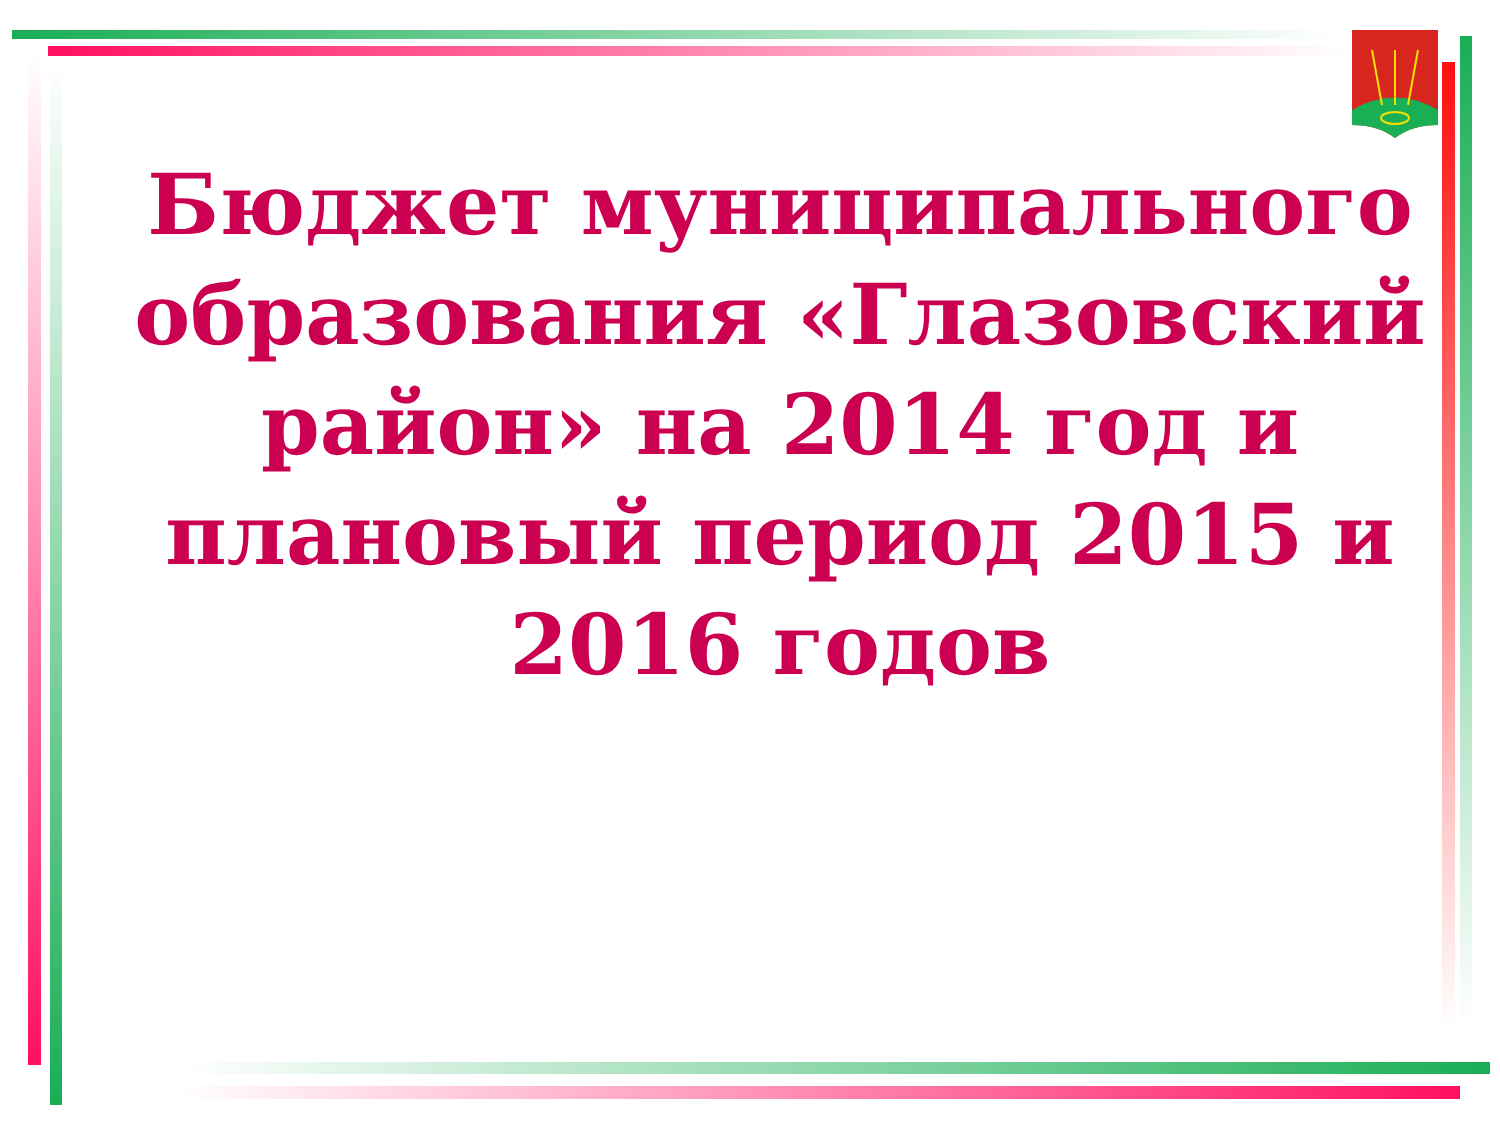Бюджет муниципального образования «Глазовский район» на 2014 год и плановый период 2015 и 2016 годов